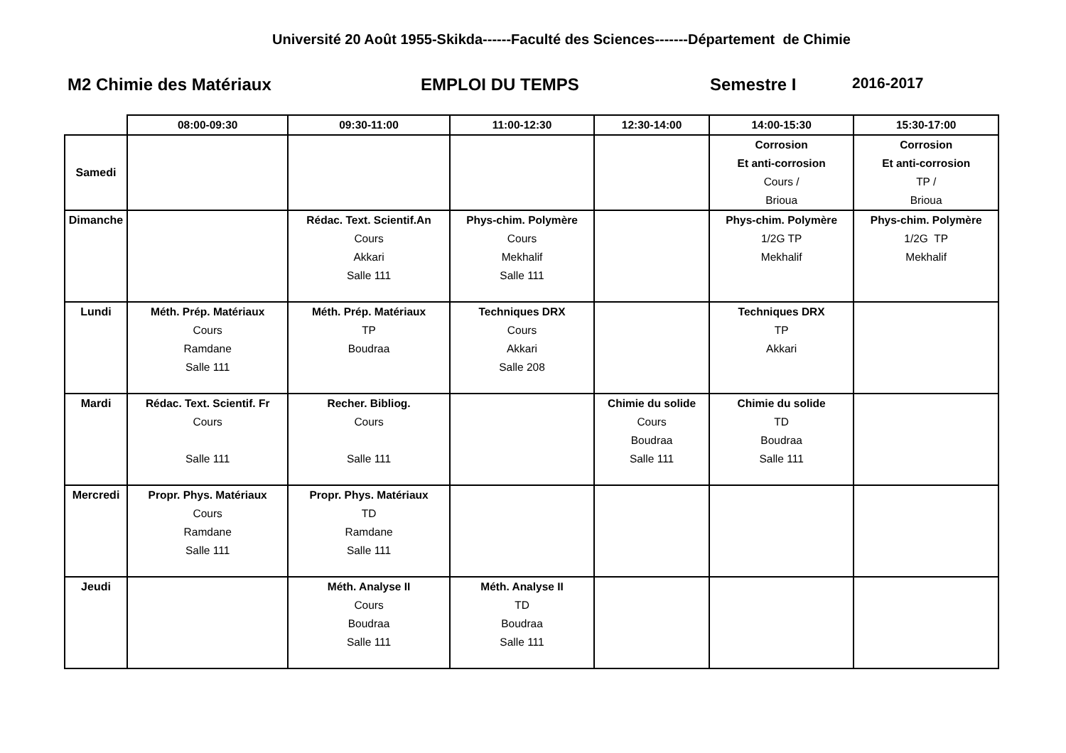Université 20 Août 1955-Skikda------Faculté des Sciences-------Département de Chimie
M2 Chimie des Matériaux EMPLOI DU TEMPS Semestre I 2016-2017
| | 08:00-09:30 | 09:30-11:00 | 11:00-12:30 | 12:30-14:00 | 14:00-15:30 | 15:30-17:00 |
| --- | --- | --- | --- | --- | --- | --- |
| Samedi | | | | | Corrosion Et anti-corrosion Cours / Brioua | Corrosion Et anti-corrosion TP / Brioua |
| Dimanche | | Rédac. Text. Scientif.An Cours Akkari Salle 111 | Phys-chim. Polymère Cours Mekhalif Salle 111 | | Phys-chim. Polymère 1/2G TP Mekhalif | Phys-chim. Polymère 1/2G TP Mekhalif |
| Lundi | Méth. Prép. Matériaux Cours Ramdane Salle 111 | Méth. Prép. Matériaux TP Boudraa | Techniques DRX Cours Akkari Salle 208 | | Techniques DRX TP Akkari | |
| Mardi | Rédac. Text. Scientif. Fr Cours Salle 111 | Recher. Bibliog. Cours Salle 111 | | Chimie du solide Cours Boudraa Salle 111 | Chimie du solide TD Boudraa Salle 111 | |
| Mercredi | Propr. Phys. Matériaux Cours Ramdane Salle 111 | Propr. Phys. Matériaux TD Ramdane Salle 111 | | | | |
| Jeudi | | Méth. Analyse II Cours Boudraa Salle 111 | Méth. Analyse II TD Boudraa Salle 111 | | | |